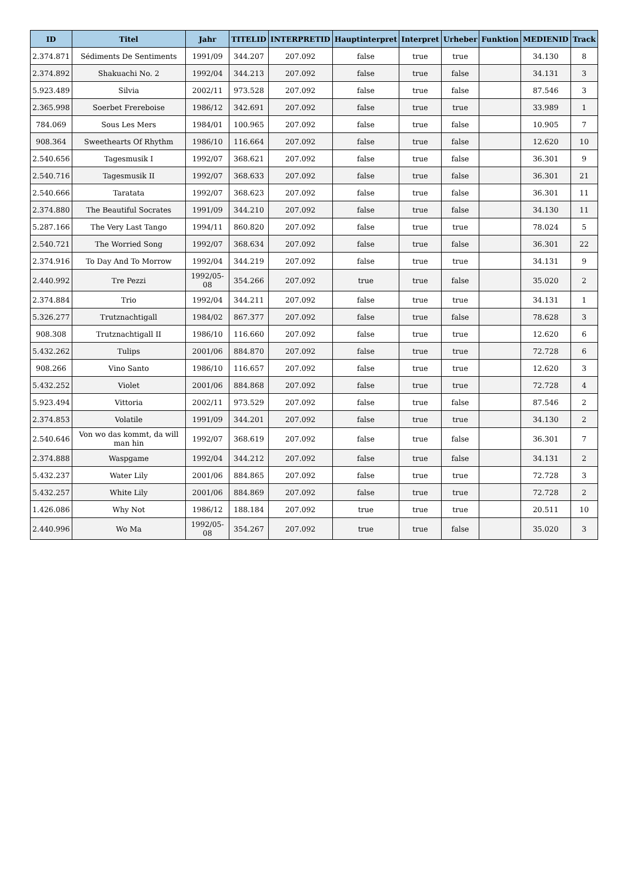| ID | Titel | Jahr | TITELID | INTERPRETID | Hauptinterpret | Interpret | Urheber | Funktion | MEDIENID | Track |
| --- | --- | --- | --- | --- | --- | --- | --- | --- | --- | --- |
| 2.374.871 | Sédiments De Sentiments | 1991/09 | 344.207 | 207.092 | false | true | true | | 34.130 | 8 |
| 2.374.892 | Shakuachi No. 2 | 1992/04 | 344.213 | 207.092 | false | true | false | | 34.131 | 3 |
| 5.923.489 | Silvia | 2002/11 | 973.528 | 207.092 | false | true | false | | 87.546 | 3 |
| 2.365.998 | Soerbet Frereboise | 1986/12 | 342.691 | 207.092 | false | true | true | | 33.989 | 1 |
| 784.069 | Sous Les Mers | 1984/01 | 100.965 | 207.092 | false | true | false | | 10.905 | 7 |
| 908.364 | Sweethearts Of Rhythm | 1986/10 | 116.664 | 207.092 | false | true | false | | 12.620 | 10 |
| 2.540.656 | Tagesmusik I | 1992/07 | 368.621 | 207.092 | false | true | false | | 36.301 | 9 |
| 2.540.716 | Tagesmusik II | 1992/07 | 368.633 | 207.092 | false | true | false | | 36.301 | 21 |
| 2.540.666 | Taratata | 1992/07 | 368.623 | 207.092 | false | true | false | | 36.301 | 11 |
| 2.374.880 | The Beautiful Socrates | 1991/09 | 344.210 | 207.092 | false | true | false | | 34.130 | 11 |
| 5.287.166 | The Very Last Tango | 1994/11 | 860.820 | 207.092 | false | true | true | | 78.024 | 5 |
| 2.540.721 | The Worried Song | 1992/07 | 368.634 | 207.092 | false | true | false | | 36.301 | 22 |
| 2.374.916 | To Day And To Morrow | 1992/04 | 344.219 | 207.092 | false | true | true | | 34.131 | 9 |
| 2.440.992 | Tre Pezzi | 1992/05-08 | 354.266 | 207.092 | true | true | false | | 35.020 | 2 |
| 2.374.884 | Trio | 1992/04 | 344.211 | 207.092 | false | true | true | | 34.131 | 1 |
| 5.326.277 | Trutznachtigall | 1984/02 | 867.377 | 207.092 | false | true | false | | 78.628 | 3 |
| 908.308 | Trutznachtigall II | 1986/10 | 116.660 | 207.092 | false | true | true | | 12.620 | 6 |
| 5.432.262 | Tulips | 2001/06 | 884.870 | 207.092 | false | true | true | | 72.728 | 6 |
| 908.266 | Vino Santo | 1986/10 | 116.657 | 207.092 | false | true | true | | 12.620 | 3 |
| 5.432.252 | Violet | 2001/06 | 884.868 | 207.092 | false | true | true | | 72.728 | 4 |
| 5.923.494 | Vittoria | 2002/11 | 973.529 | 207.092 | false | true | false | | 87.546 | 2 |
| 2.374.853 | Volatile | 1991/09 | 344.201 | 207.092 | false | true | true | | 34.130 | 2 |
| 2.540.646 | Von wo das kommt, da will man hin | 1992/07 | 368.619 | 207.092 | false | true | false | | 36.301 | 7 |
| 2.374.888 | Waspgame | 1992/04 | 344.212 | 207.092 | false | true | false | | 34.131 | 2 |
| 5.432.237 | Water Lily | 2001/06 | 884.865 | 207.092 | false | true | true | | 72.728 | 3 |
| 5.432.257 | White Lily | 2001/06 | 884.869 | 207.092 | false | true | true | | 72.728 | 2 |
| 1.426.086 | Why Not | 1986/12 | 188.184 | 207.092 | true | true | true | | 20.511 | 10 |
| 2.440.996 | Wo Ma | 1992/05-08 | 354.267 | 207.092 | true | true | false | | 35.020 | 3 |